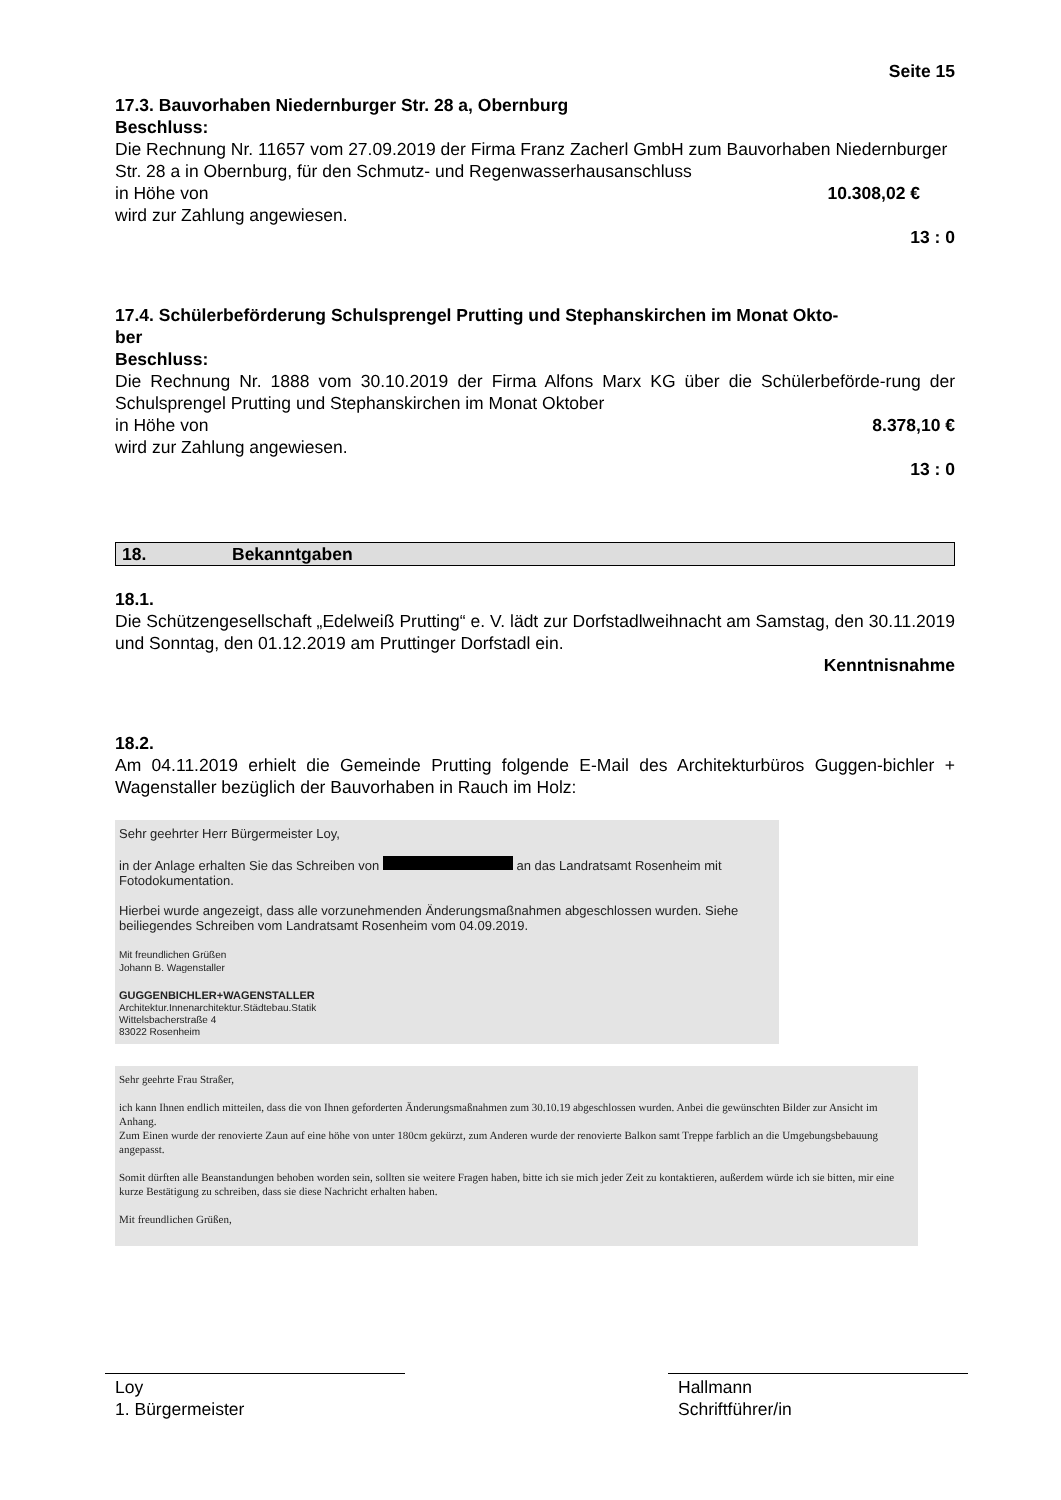Seite 15
17.3. Bauvorhaben Niedernburger Str. 28 a, Obernburg
Beschluss:
Die Rechnung Nr. 11657 vom 27.09.2019 der Firma Franz Zacherl GmbH zum Bauvorhaben Niedernburger Str. 28 a in Obernburg, für den Schmutz- und Regenwasserhausanschluss
in Höhe von 10.308,02 €
wird zur Zahlung angewiesen.
13 : 0
17.4. Schülerbeförderung Schulsprengel Prutting und Stephanskirchen im Monat Okto-
ber
Beschluss:
Die Rechnung Nr. 1888 vom 30.10.2019 der Firma Alfons Marx KG über die Schülerbeförde-rung der Schulsprengel Prutting und Stephanskirchen im Monat Oktober
in Höhe von 8.378,10 €
wird zur Zahlung angewiesen.
13 : 0
18. Bekanntgaben
18.1.
Die Schützengesellschaft „Edelweiß Prutting“ e. V. lädt zur Dorfstadlweihnacht am Samstag, den 30.11.2019 und Sonntag, den 01.12.2019 am Pruttinger Dorfstadl ein.
Kenntnisnahme
18.2.
Am 04.11.2019 erhielt die Gemeinde Prutting folgende E-Mail des Architekturbüros Guggen-bichler + Wagenstaller bezüglich der Bauvorhaben in Rauch im Holz:
Sehr geehrter Herr Bürgermeister Loy,
in der Anlage erhalten Sie das Schreiben von an das Landratsamt Rosenheim mit Fotodokumentation.
Hierbei wurde angezeigt, dass alle vorzunehmenden Änderungsmaßnahmen abgeschlossen wurden. Siehe beiliegendes Schreiben vom Landratsamt Rosenheim vom 04.09.2019.
Mit freundlichen Grüßen
Johann B. Wagenstaller
GUGGENBICHLER+WAGENSTALLER
Architektur.Innenarchitektur.Städtebau.Statik
Wittelsbacherstraße 4
83022 Rosenheim
Sehr geehrte Frau Straßer,
ich kann Ihnen endlich mitteilen, dass die von Ihnen geforderten Änderungsmaßnahmen zum 30.10.19 abgeschlossen wurden. Anbei die gewünschten Bilder zur Ansicht im Anhang.
Zum Einen wurde der renovierte Zaun auf eine höhe von unter 180cm gekürzt, zum Anderen wurde der renovierte Balkon samt Treppe farblich an die Umgebungsbebauung angepasst.
Somit dürften alle Beanstandungen behoben worden sein, sollten sie weitere Fragen haben, bitte ich sie mich jeder Zeit zu kontaktieren, außerdem würde ich sie bitten, mir eine kurze Bestätigung zu schreiben, dass sie diese Nachricht erhalten haben.
Mit freundlichen Grüßen,
Loy
1. Bürgermeister
Hallmann
Schriftführer/in